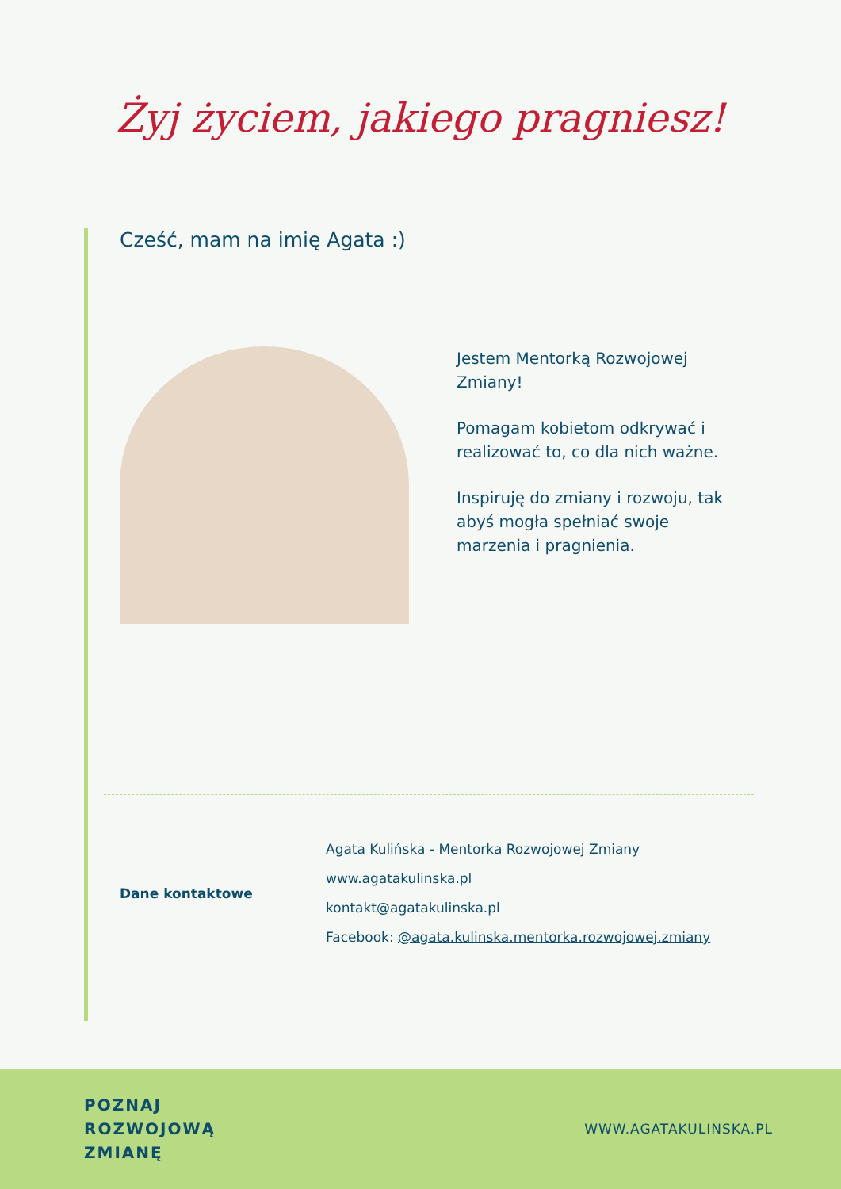Żyj życiem, jakiego pragniesz!
Cześć, mam na imię Agata :)
Jestem Mentorką Rozwojowej Zmiany!
Pomagam kobietom odkrywać i realizować to, co dla nich ważne.
Inspiruję do zmiany i rozwoju, tak abyś mogła spełniać swoje marzenia i pragnienia.
Dane kontaktowe
Agata Kulińska - Mentorka Rozwojowej Zmiany
www.agatakulinska.pl
kontakt@agatakulinska.pl
Facebook: @agata.kulinska.mentorka.rozwojowej.zmiany
POZNAJ
ROZWOJOWĄ
ZMIANĘ WWW.AGATAKULINSKA.PL